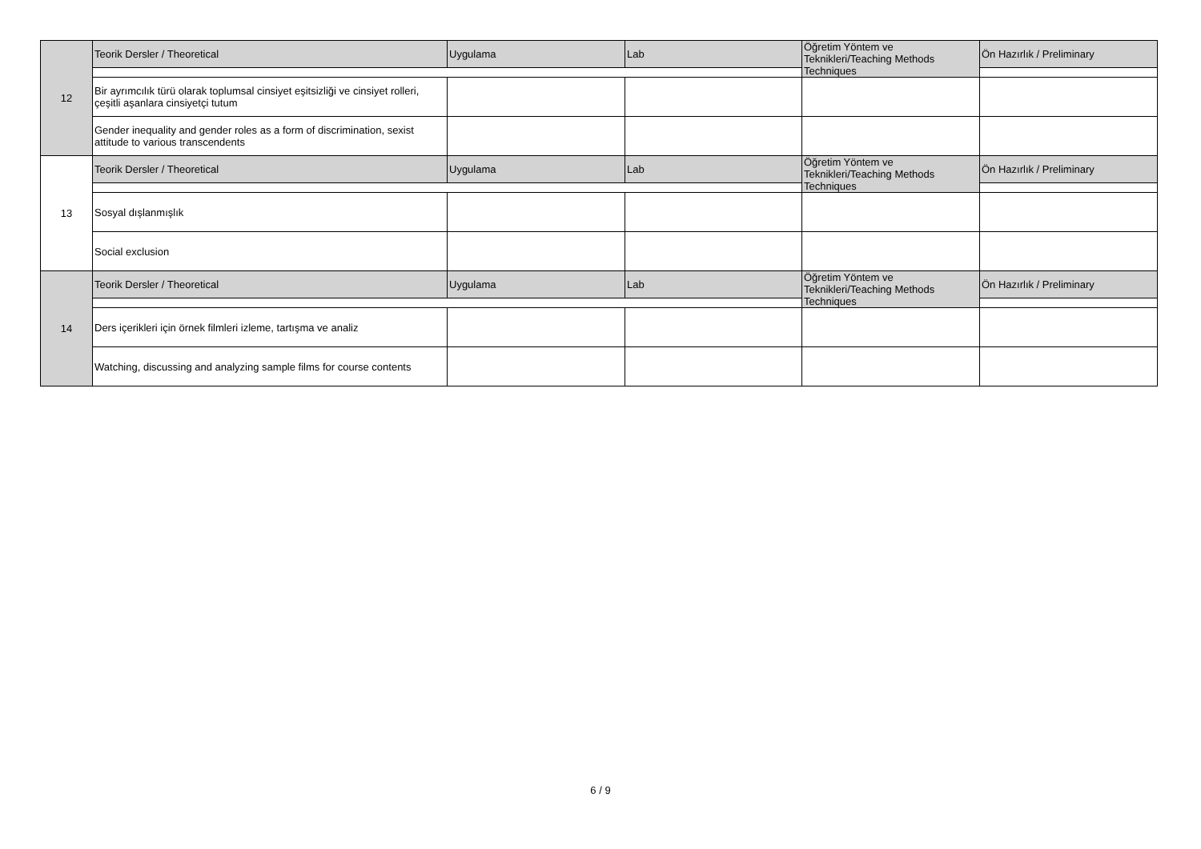| 12 | Teorik Dersler / Theoretical | Uygulama | Lab | Öğretim Yöntem ve Teknikleri/Teaching Methods Techniques | Ön Hazırlık / Preliminary |
| | Bir ayrımcılık türü olarak toplumsal cinsiyet eşitsizliği ve cinsiyet rolleri, çeşitli aşanlara cinsiyetçi tutum | | | | |
| | Gender inequality and gender roles as a form of discrimination, sexist attitude to various transcendents | | | | |
| 13 | Teorik Dersler / Theoretical | Uygulama | Lab | Öğretim Yöntem ve Teknikleri/Teaching Methods Techniques | Ön Hazırlık / Preliminary |
| | Sosyal dışlanmışlık | | | | |
| | Social exclusion | | | | |
| 14 | Teorik Dersler / Theoretical | Uygulama | Lab | Öğretim Yöntem ve Teknikleri/Teaching Methods Techniques | Ön Hazırlık / Preliminary |
| | Ders içerikleri için örnek filmleri izleme, tartışma ve analiz | | | | |
| | Watching, discussing and analyzing sample films for course contents | | | | |
6 / 9